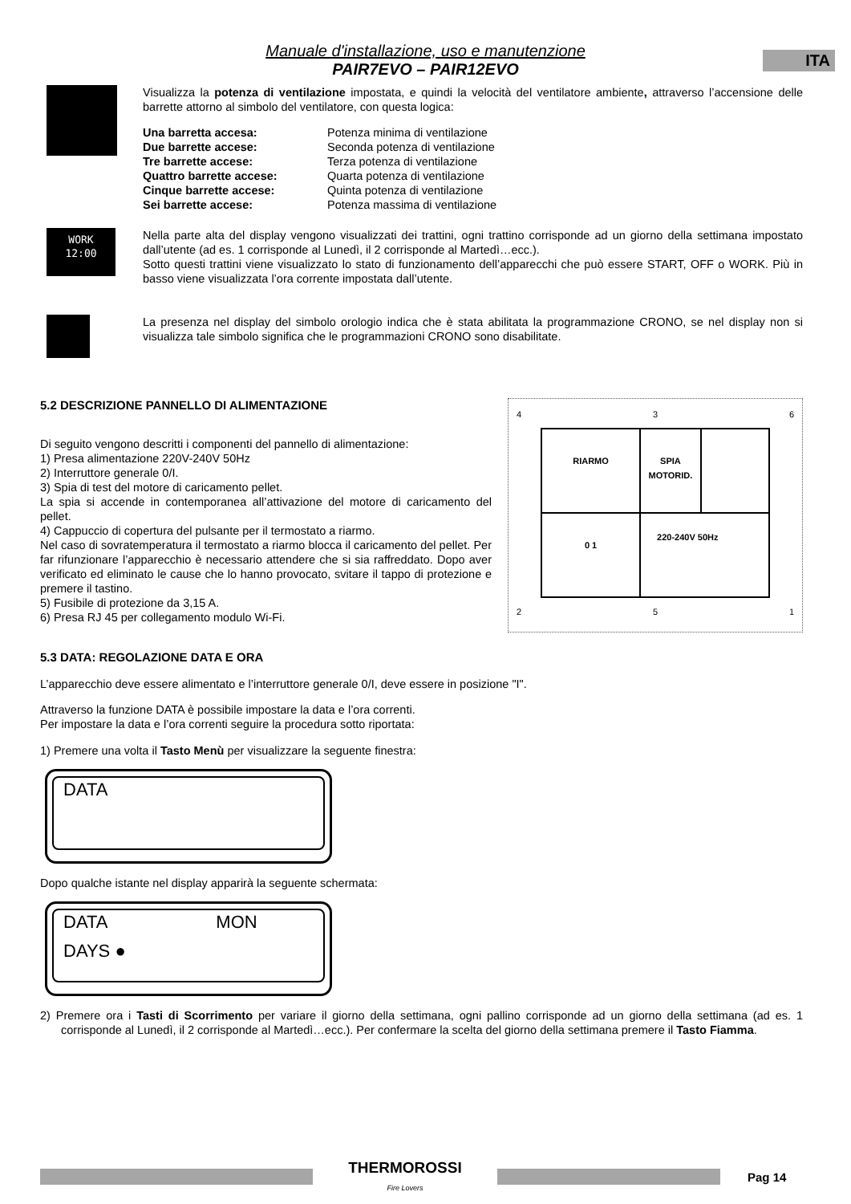ITA
Manuale d'installazione, uso e manutenzione
PAIR7EVO – PAIR12EVO
Visualizza la potenza di ventilazione impostata, e quindi la velocità del ventilatore ambiente, attraverso l’accensione delle barrette attorno al simbolo del ventilatore, con questa logica:
Una barretta accesa: Potenza minima di ventilazione Due barrette accese: Seconda potenza di ventilazione Tre barrette accese: Terza potenza di ventilazione Quattro barrette accese: Quarta potenza di ventilazione Cinque barrette accese: Quinta potenza di ventilazione Sei barrette accese: Potenza massima di ventilazione
WORK
12:00
Nella parte alta del display vengono visualizzati dei trattini, ogni trattino corrisponde ad un giorno della settimana impostato dall’utente (ad es. 1 corrisponde al Lunedì, il 2 corrisponde al Martedì…ecc.).
Sotto questi trattini viene visualizzato lo stato di funzionamento dell’apparecchi che può essere START, OFF o WORK. Più in basso viene visualizzata l’ora corrente impostata dall’utente.
La presenza nel display del simbolo orologio indica che è stata abilitata la programmazione CRONO, se nel display non si visualizza tale simbolo significa che le programmazioni CRONO sono disabilitate.
5.2 DESCRIZIONE PANNELLO DI ALIMENTAZIONE
Di seguito vengono descritti i componenti del pannello di alimentazione:
1) Presa alimentazione 220V-240V 50Hz
2) Interruttore generale 0/I.
3) Spia di test del motore di caricamento pellet.
La spia si accende in contemporanea all’attivazione del motore di caricamento del pellet.
4) Cappuccio di copertura del pulsante per il termostato a riarmo.
Nel caso di sovratemperatura il termostato a riarmo blocca il caricamento del pellet. Per far rifunzionare l’apparecchio è necessario attendere che si sia raffreddato. Dopo aver verificato ed eliminato le cause che lo hanno provocato, svitare il tappo di protezione e premere il tastino.
5) Fusibile di protezione da 3,15 A.
6) Presa RJ 45 per collegamento modulo Wi-Fi.
4 3 6
RIARMO
SPIA MOTORID.
0 1
220-240V 50Hz
2 5 1
5.3 DATA: REGOLAZIONE DATA E ORA
L’apparecchio deve essere alimentato e l’interruttore generale 0/I, deve essere in posizione "I".
Attraverso la funzione DATA è possibile impostare la data e l’ora correnti.
Per impostare la data e l’ora correnti seguire la procedura sotto riportata:
1) Premere una volta il Tasto Menù per visualizzare la seguente finestra:
DATA
Dopo qualche istante nel display apparirà la seguente schermata:
DATA MON
DAYS ●
2) Premere ora i Tasti di Scorrimento per variare il giorno della settimana, ogni pallino corrisponde ad un giorno della settimana (ad es. 1 corrisponde al Lunedì, il 2 corrisponde al Martedì…ecc.). Per confermare la scelta del giorno della settimana premere il Tasto Fiamma.
THERMOROSSI
Fire Lovers
Pag 14